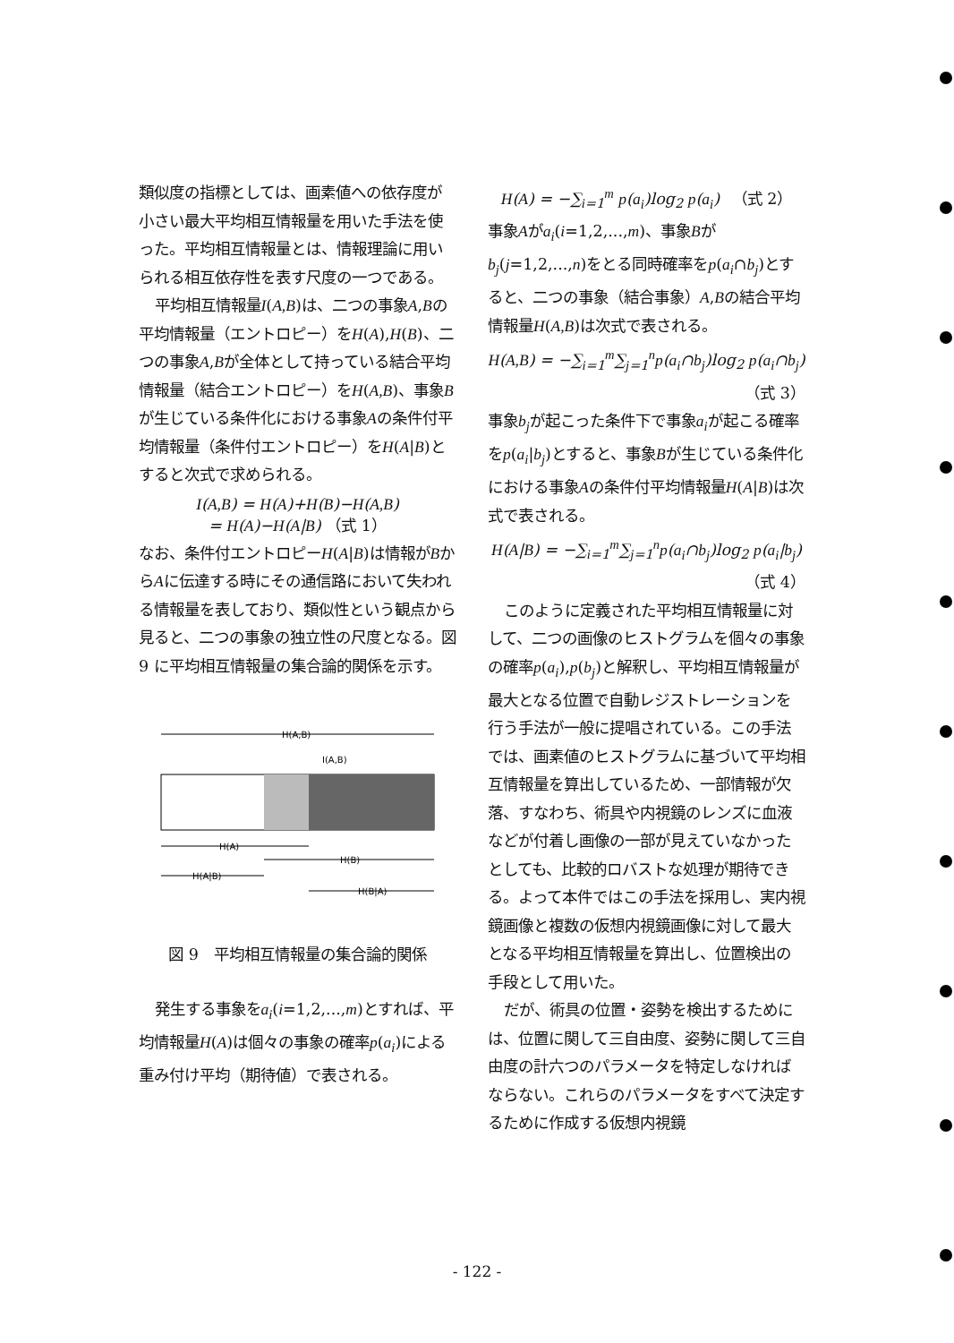類似度の指標としては、画素値への依存度が小さい最大平均相互情報量を用いた手法を使った。平均相互情報量とは、情報理論に用いられる相互依存性を表す尺度の一つである。
平均相互情報量I(A,B)は、二つの事象A,Bの平均情報量（エントロピー）をH(A),H(B)、二つの事象A,Bが全体として持っている結合平均情報量（結合エントロピー）をH(A,B)、事象Bが生じている条件化における事象Aの条件付平均情報量（条件付エントロピー）をH(A|B)とすると次式で求められる。
I(A,B) = H(A)+H(B)−H(A,B)
= H(A)−H(A|B) （式 1）
なお、条件付エントロピーH(A|B)は情報がBからAに伝達する時にその通信路において失われる情報量を表しており、類似性という観点から見ると、二つの事象の独立性の尺度となる。図 9 に平均相互情報量の集合論的関係を示す。
H(A,B)
I(A,B)
H(A)
H(B)
H(A|B)
H(B|A)
図 9　平均相互情報量の集合論的関係
発生する事象をa<sub>i</sub>(i=1,2,...,m)とすれば、平均情報量H(A)は個々の事象の確率p(a<sub>i</sub>)による重み付け平均（期待値）で表される。
H(A) = −∑<sub>i=1</sub><sup>m</sup> p(a<sub>i</sub>)log<sub>2</sub> p(a<sub>i</sub>) 　（式 2）
事象Aがa<sub>i</sub>(i=1,2,...,m)、事象Bがb<sub>j</sub>(j=1,2,...,n)をとる同時確率をp(a<sub>i</sub>∩b<sub>j</sub>)とすると、二つの事象（結合事象）A,Bの結合平均情報量H(A,B)は次式で表される。
H(A,B) = −∑<sub>i=1</sub><sup>m</sup>∑<sub>j=1</sub><sup>n</sup>p(a<sub>i</sub>∩b<sub>j</sub>)log<sub>2</sub> p(a<sub>i</sub>∩b<sub>j</sub>)
（式 3）
事象b<sub>j</sub>が起こった条件下で事象a<sub>i</sub>が起こる確率をp(a<sub>i</sub>|b<sub>j</sub>)とすると、事象Bが生じている条件化における事象Aの条件付平均情報量H(A|B)は次式で表される。
H(A|B) = −∑<sub>i=1</sub><sup>m</sup>∑<sub>j=1</sub><sup>n</sup>p(a<sub>i</sub>∩b<sub>j</sub>)log<sub>2</sub> p(a<sub>i</sub>|b<sub>j</sub>)
（式 4）
このように定義された平均相互情報量に対して、二つの画像のヒストグラムを個々の事象の確率p(a<sub>i</sub>),p(b<sub>j</sub>)と解釈し、平均相互情報量が最大となる位置で自動レジストレーションを行う手法が一般に提唱されている。この手法では、画素値のヒストグラムに基づいて平均相互情報量を算出しているため、一部情報が欠落、すなわち、術具や内視鏡のレンズに血液などが付着し画像の一部が見えていなかったとしても、比較的ロバストな処理が期待できる。よって本件ではこの手法を採用し、実内視鏡画像と複数の仮想内視鏡画像に対して最大となる平均相互情報量を算出し、位置検出の手段として用いた。
だが、術具の位置・姿勢を検出するためには、位置に関して三自由度、姿勢に関して三自由度の計六つのパラメータを特定しなければならない。これらのパラメータをすべて決定するために作成する仮想内視鏡
- 122 -